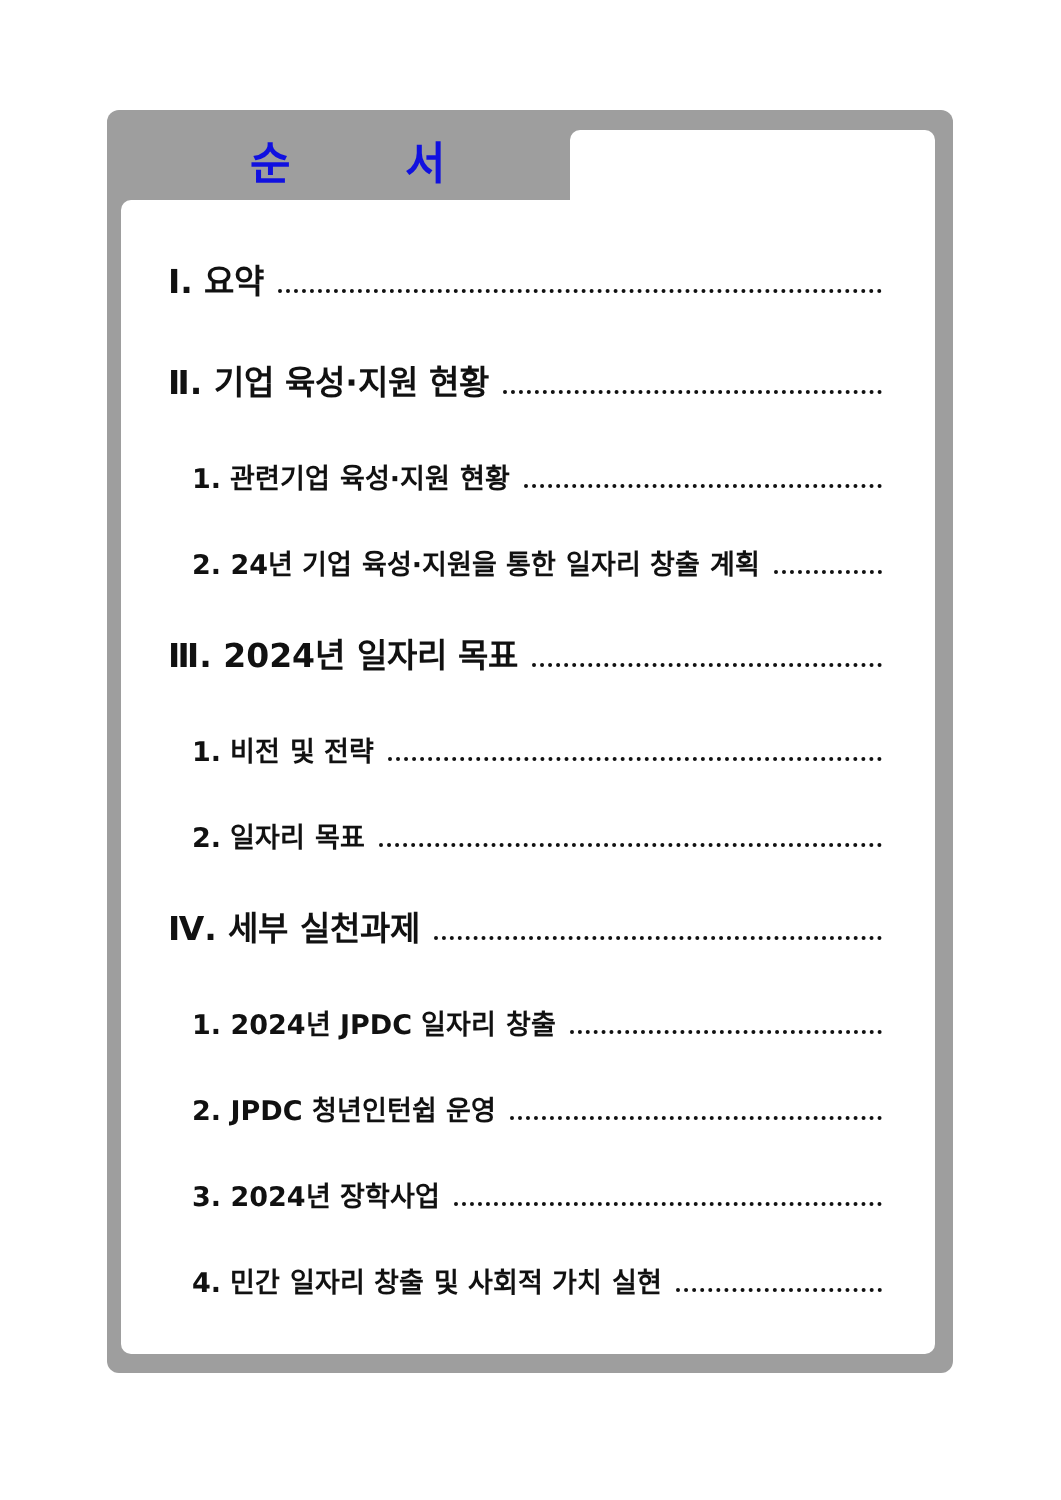순 서
Ⅰ. 요약
Ⅱ. 기업 육성·지원 현황
1. 관련기업 육성·지원 현황
2. 24년 기업 육성·지원을 통한 일자리 창출 계획
Ⅲ. 2024년 일자리 목표
1. 비전 및 전략
2. 일자리 목표
Ⅳ. 세부 실천과제
1. 2024년 JPDC 일자리 창출
2. JPDC 청년인턴쉽 운영
3. 2024년 장학사업
4. 민간 일자리 창출 및 사회적 가치 실현